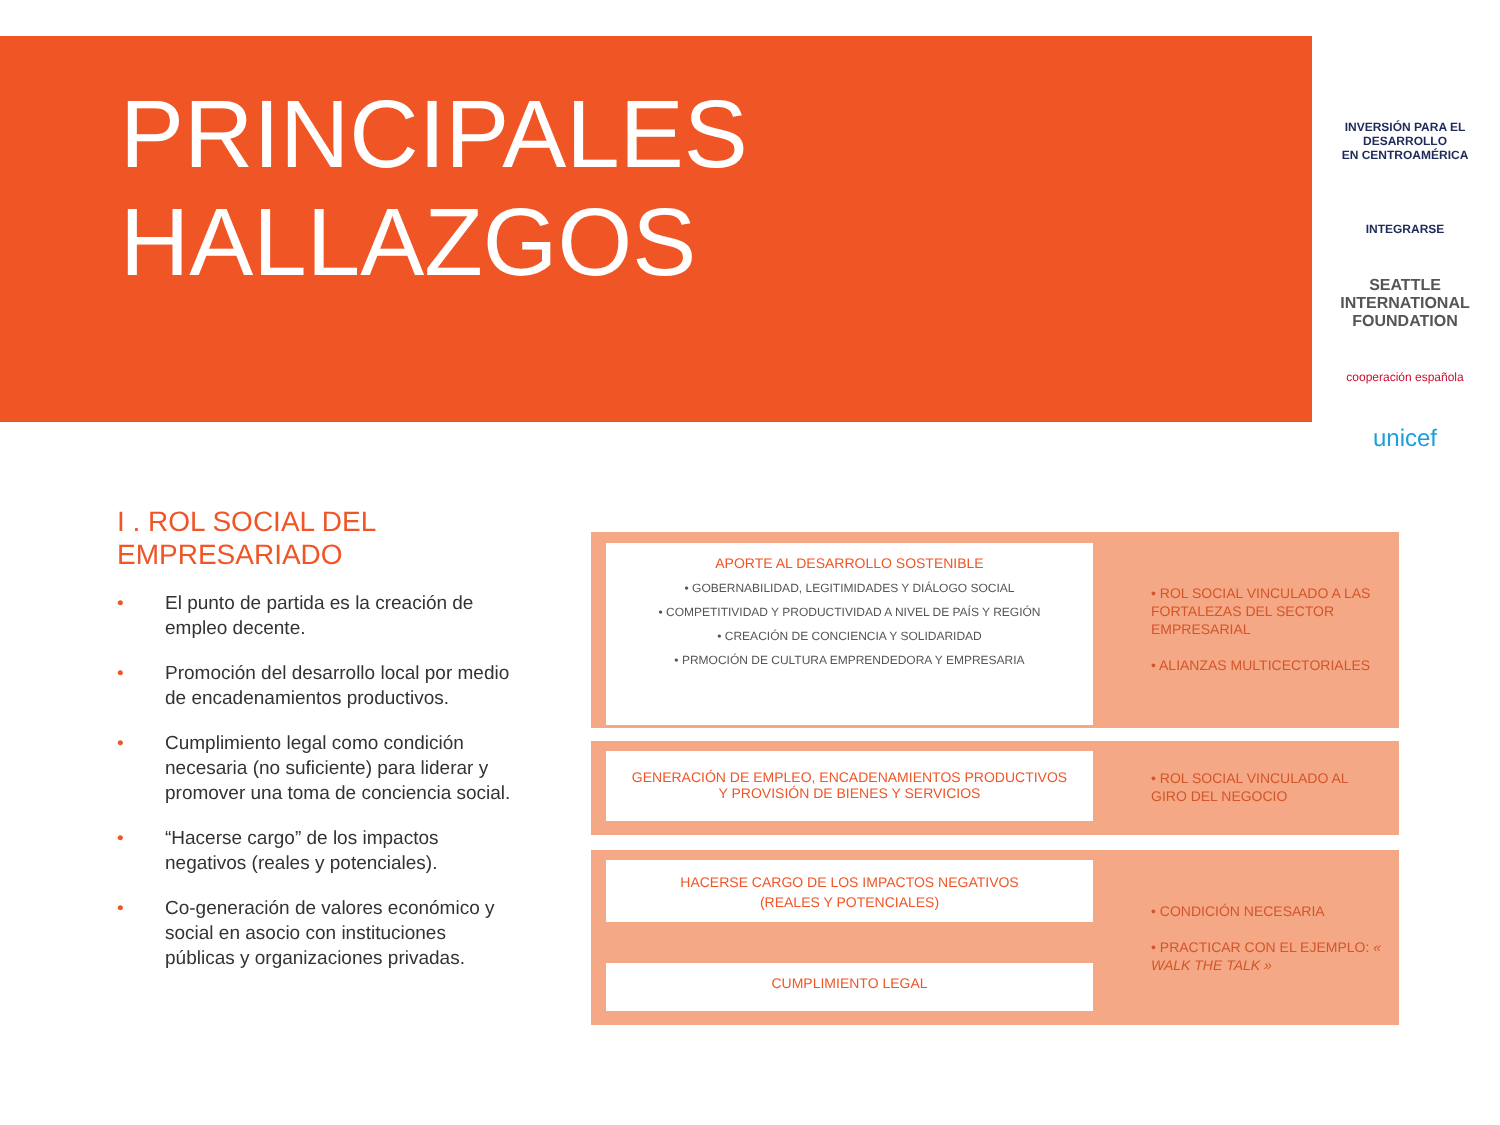PRINCIPALES
HALLAZGOS
INVERSIÓN PARA EL DESARROLLO
EN CENTROAMÉRICA
INTEGRARSE
SEATTLE
INTERNATIONAL FOUNDATION
cooperación española
unicef
I . ROL SOCIAL DEL
EMPRESARIADO
• El punto de partida es la creación de empleo decente.
• Promoción del desarrollo local por medio de encadenamientos productivos.
• Cumplimiento legal como condición necesaria (no suficiente) para liderar y promover una toma de conciencia social.
• “Hacerse cargo” de los impactos negativos (reales y potenciales).
• Co-generación de valores económico y social en asocio con instituciones públicas y organizaciones privadas.
APORTE AL DESARROLLO SOSTENIBLE
• GOBERNABILIDAD, LEGITIMIDADES Y DIÁLOGO SOCIAL
• COMPETITIVIDAD Y PRODUCTIVIDAD A NIVEL DE PAÍS Y REGIÓN
• CREACIÓN DE CONCIENCIA Y SOLIDARIDAD
• PRMOCIÓN DE CULTURA EMPRENDEDORA Y EMPRESARIA
• ROL SOCIAL VINCULADO A LAS FORTALEZAS DEL SECTOR EMPRESARIAL
• ALIANZAS MULTICECTORIALES
GENERACIÓN DE EMPLEO, ENCADENAMIENTOS PRODUCTIVOS
Y PROVISIÓN DE BIENES Y SERVICIOS
• ROL SOCIAL VINCULADO AL GIRO DEL NEGOCIO
HACERSE CARGO DE LOS IMPACTOS NEGATIVOS
(REALES Y POTENCIALES)
CUMPLIMIENTO LEGAL
• CONDICIÓN NECESARIA
• PRACTICAR CON EL EJEMPLO: « WALK THE TALK »